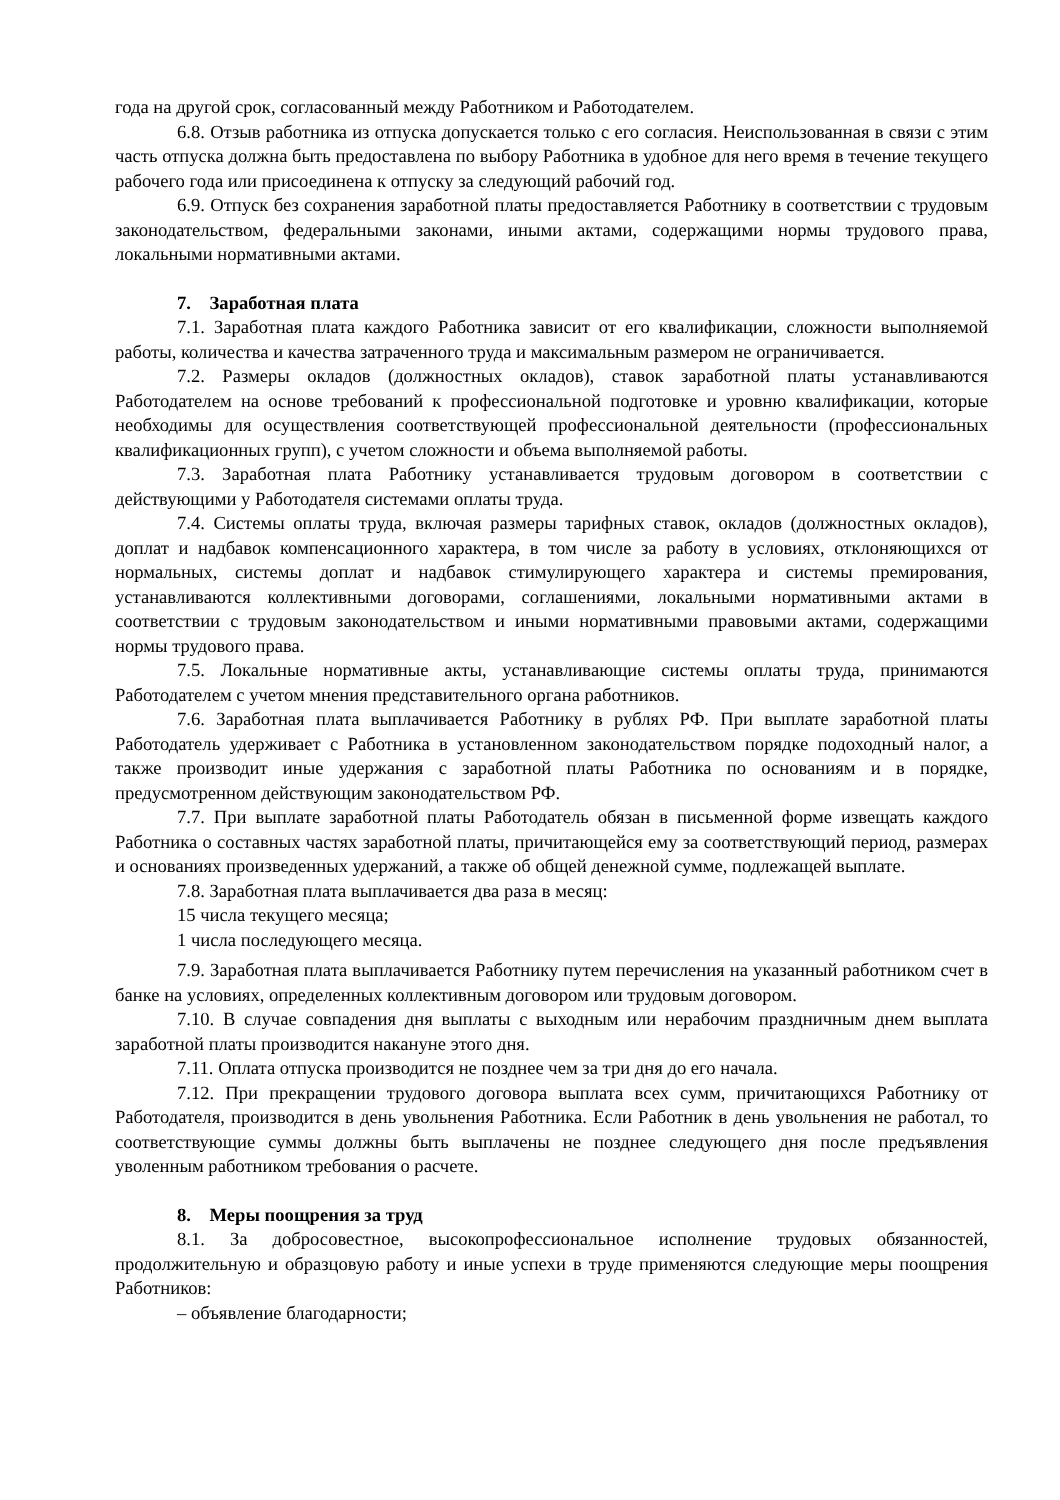года на другой срок, согласованный между Работником и Работодателем.
6.8. Отзыв работника из отпуска допускается только с его согласия. Неиспользованная в связи с этим часть отпуска должна быть предоставлена по выбору Работника в удобное для него время в течение текущего рабочего года или присоединена к отпуску за следующий рабочий год.
6.9. Отпуск без сохранения заработной платы предоставляется Работнику в соответствии с трудовым законодательством, федеральными законами, иными актами, содержащими нормы трудового права, локальными нормативными актами.
7. Заработная плата
7.1. Заработная плата каждого Работника зависит от его квалификации, сложности выполняемой работы, количества и качества затраченного труда и максимальным размером не ограничивается.
7.2. Размеры окладов (должностных окладов), ставок заработной платы устанавливаются Работодателем на основе требований к профессиональной подготовке и уровню квалификации, которые необходимы для осуществления соответствующей профессиональной деятельности (профессиональных квалификационных групп), с учетом сложности и объема выполняемой работы.
7.3. Заработная плата Работнику устанавливается трудовым договором в соответствии с действующими у Работодателя системами оплаты труда.
7.4. Системы оплаты труда, включая размеры тарифных ставок, окладов (должностных окладов), доплат и надбавок компенсационного характера, в том числе за работу в условиях, отклоняющихся от нормальных, системы доплат и надбавок стимулирующего характера и системы премирования, устанавливаются коллективными договорами, соглашениями, локальными нормативными актами в соответствии с трудовым законодательством и иными нормативными правовыми актами, содержащими нормы трудового права.
7.5. Локальные нормативные акты, устанавливающие системы оплаты труда, принимаются Работодателем с учетом мнения представительного органа работников.
7.6. Заработная плата выплачивается Работнику в рублях РФ. При выплате заработной платы Работодатель удерживает с Работника в установленном законодательством порядке подоходный налог, а также производит иные удержания с заработной платы Работника по основаниям и в порядке, предусмотренном действующим законодательством РФ.
7.7. При выплате заработной платы Работодатель обязан в письменной форме извещать каждого Работника о составных частях заработной платы, причитающейся ему за соответствующий период, размерах и основаниях произведенных удержаний, а также об общей денежной сумме, подлежащей выплате.
7.8. Заработная плата выплачивается два раза в месяц:
15 числа текущего месяца;
1 числа последующего месяца.
7.9. Заработная плата выплачивается Работнику путем перечисления на указанный работником счет в банке на условиях, определенных коллективным договором или трудовым договором.
7.10. В случае совпадения дня выплаты с выходным или нерабочим праздничным днем выплата заработной платы производится накануне этого дня.
7.11. Оплата отпуска производится не позднее чем за три дня до его начала.
7.12. При прекращении трудового договора выплата всех сумм, причитающихся Работнику от Работодателя, производится в день увольнения Работника. Если Работник в день увольнения не работал, то соответствующие суммы должны быть выплачены не позднее следующего дня после предъявления уволенным работником требования о расчете.
8. Меры поощрения за труд
8.1. За добросовестное, высокопрофессиональное исполнение трудовых обязанностей, продолжительную и образцовую работу и иные успехи в труде применяются следующие меры поощрения Работников:
– объявление благодарности;